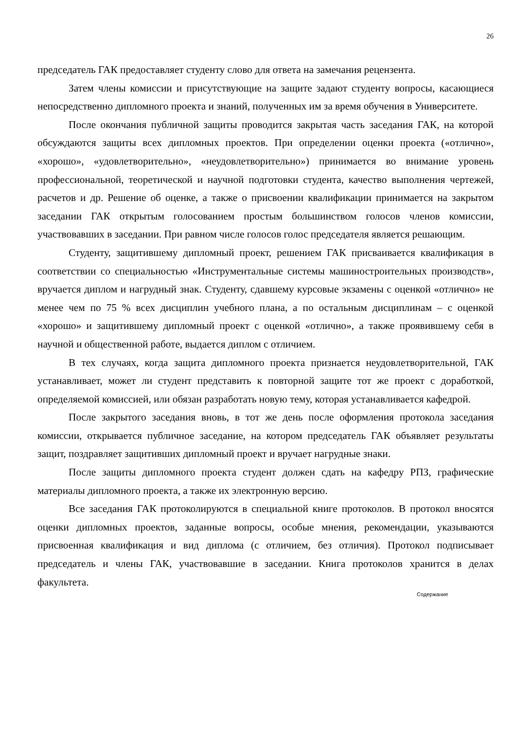26
председатель ГАК предоставляет студенту слово для ответа на замечания рецензента.
Затем члены комиссии и присутствующие на защите задают студенту вопросы, касающиеся непосредственно дипломного проекта и знаний, полученных им за время обучения в Университете.
После окончания публичной защиты проводится закрытая часть заседания ГАК, на которой обсуждаются защиты всех дипломных проектов. При определении оценки проекта («отлично», «хорошо», «удовлетворительно», «неудовлетворительно») принимается во внимание уровень профессиональной, теоретической и научной подготовки студента, качество выполнения чертежей, расчетов и др. Решение об оценке, а также о присвоении квалификации принимается на закрытом заседании ГАК открытым голосованием простым большинством голосов членов комиссии, участвовавших в заседании. При равном числе голосов голос председателя является решающим.
Студенту, защитившему дипломный проект, решением ГАК присваивается квалификация в соответствии со специальностью «Инструментальные системы машиностроительных производств», вручается диплом и нагрудный знак. Студенту, сдавшему курсовые экзамены с оценкой «отлично» не менее чем по 75 % всех дисциплин учебного плана, а по остальным дисциплинам – с оценкой «хорошо» и защитившему дипломный проект с оценкой «отлично», а также проявившему себя в научной и общественной работе, выдается диплом с отличием.
В тех случаях, когда защита дипломного проекта признается неудовлетворительной, ГАК устанавливает, может ли студент представить к повторной защите тот же проект с доработкой, определяемой комиссией, или обязан разработать новую тему, которая устанавливается кафедрой.
После закрытого заседания вновь, в тот же день после оформления протокола заседания комиссии, открывается публичное заседание, на котором председатель ГАК объявляет результаты защит, поздравляет защитивших дипломный проект и вручает нагрудные знаки.
После защиты дипломного проекта студент должен сдать на кафедру РПЗ, графические материалы дипломного проекта, а также их электронную версию.
Все заседания ГАК протоколируются в специальной книге протоколов. В протокол вносятся оценки дипломных проектов, заданные вопросы, особые мнения, рекомендации, указываются присвоенная квалификация и вид диплома (с отличием, без отличия). Протокол подписывает председатель и члены ГАК, участвовавшие в заседании. Книга протоколов хранится в делах факультета.
Содержание